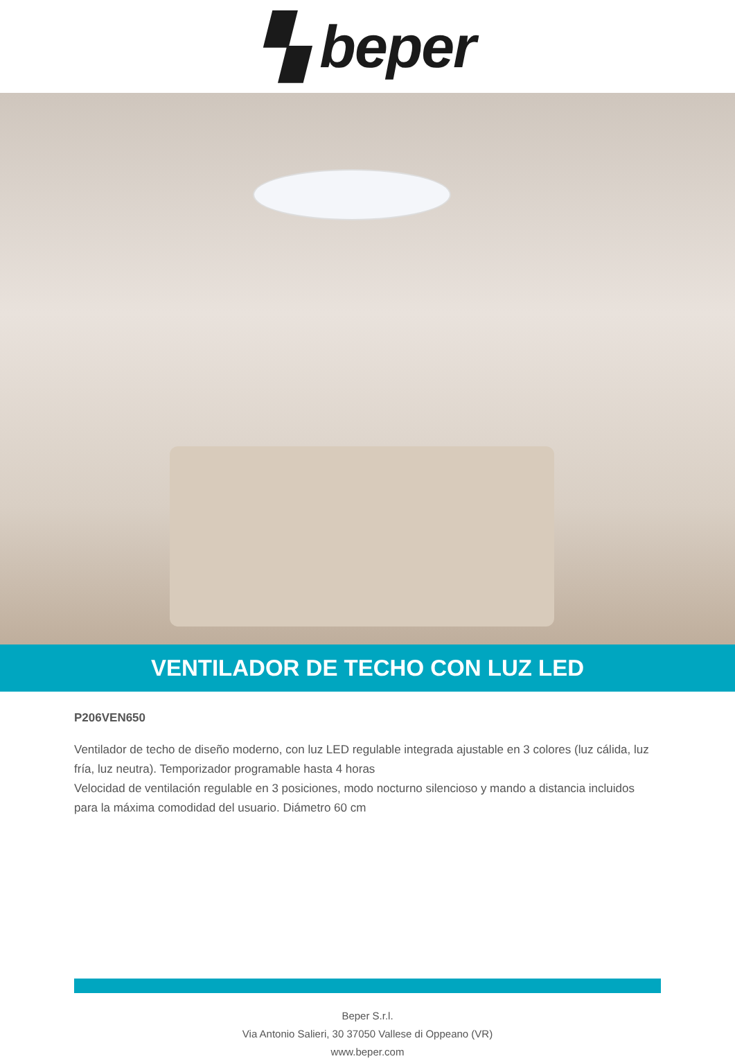▚ beper
VENTILADOR DE TECHO CON LUZ LED
P206VEN650
Ventilador de techo de diseño moderno, con luz LED regulable integrada ajustable en 3 colores (luz cálida, luz fría, luz neutra). Temporizador programable hasta 4 horas
Velocidad de ventilación regulable en 3 posiciones, modo nocturno silencioso y mando a distancia incluidos para la máxima comodidad del usuario. Diámetro 60 cm
Beper S.r.l.
Via Antonio Salieri, 30 37050 Vallese di Oppeano (VR)
www.beper.com